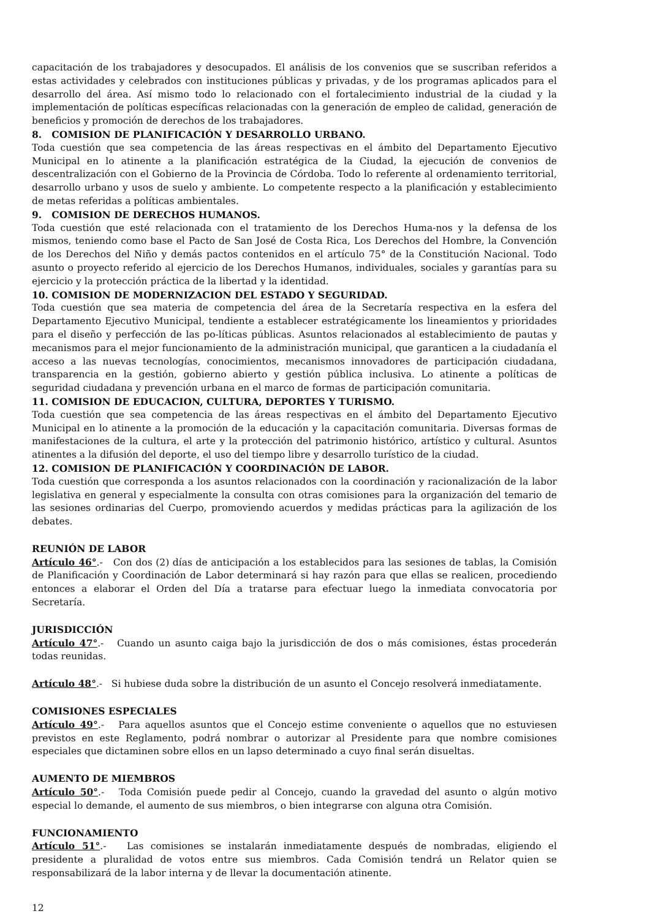capacitación de los trabajadores y desocupados. El análisis de los convenios que se suscriban referidos a estas actividades y celebrados con instituciones públicas y privadas, y de los programas aplicados para el desarrollo del área. Así mismo todo lo relacionado con el fortalecimiento industrial de la ciudad y la implementación de políticas específicas relacionadas con la generación de empleo de calidad, generación de beneficios y promoción de derechos de los trabajadores.
8. COMISION DE PLANIFICACIÓN Y DESARROLLO URBANO.
Toda cuestión que sea competencia de las áreas respectivas en el ámbito del Departamento Ejecutivo Municipal en lo atinente a la planificación estratégica de la Ciudad, la ejecución de convenios de descentralización con el Gobierno de la Provincia de Córdoba. Todo lo referente al ordenamiento territorial, desarrollo urbano y usos de suelo y ambiente. Lo competente respecto a la planificación y establecimiento de metas referidas a políticas ambientales.
9. COMISION DE DERECHOS HUMANOS.
Toda cuestión que esté relacionada con el tratamiento de los Derechos Huma-nos y la defensa de los mismos, teniendo como base el Pacto de San José de Costa Rica, Los Derechos del Hombre, la Convención de los Derechos del Niño y demás pactos contenidos en el artículo 75° de la Constitución Nacional. Todo asunto o proyecto referido al ejercicio de los Derechos Humanos, individuales, sociales y garantías para su ejercicio y la protección práctica de la libertad y la identidad.
10. COMISION DE MODERNIZACION DEL ESTADO Y SEGURIDAD.
Toda cuestión que sea materia de competencia del área de la Secretaría respectiva en la esfera del Departamento Ejecutivo Municipal, tendiente a establecer estratégicamente los lineamientos y prioridades para el diseño y perfección de las po-líticas públicas. Asuntos relacionados al establecimiento de pautas y mecanismos para el mejor funcionamiento de la administración municipal, que garanticen a la ciudadanía el acceso a las nuevas tecnologías, conocimientos, mecanismos innovadores de participación ciudadana, transparencia en la gestión, gobierno abierto y gestión pública inclusiva. Lo atinente a políticas de seguridad ciudadana y prevención urbana en el marco de formas de participación comunitaria.
11. COMISION DE EDUCACION, CULTURA, DEPORTES Y TURISMO.
Toda cuestión que sea competencia de las áreas respectivas en el ámbito del Departamento Ejecutivo Municipal en lo atinente a la promoción de la educación y la capacitación comunitaria. Diversas formas de manifestaciones de la cultura, el arte y la protección del patrimonio histórico, artístico y cultural. Asuntos atinentes a la difusión del deporte, el uso del tiempo libre y desarrollo turístico de la ciudad.
12. COMISION DE PLANIFICACIÓN Y COORDINACIÓN DE LABOR.
Toda cuestión que corresponda a los asuntos relacionados con la coordinación y racionalización de la labor legislativa en general y especialmente la consulta con otras comisiones para la organización del temario de las sesiones ordinarias del Cuerpo, promoviendo acuerdos y medidas prácticas para la agilización de los debates.
REUNIÓN DE LABOR
Artículo 46°.- Con dos (2) días de anticipación a los establecidos para las sesiones de tablas, la Comisión de Planificación y Coordinación de Labor determinará si hay razón para que ellas se realicen, procediendo entonces a elaborar el Orden del Día a tratarse para efectuar luego la inmediata convocatoria por Secretaría.
JURISDICCIÓN
Artículo 47°.- Cuando un asunto caiga bajo la jurisdicción de dos o más comisiones, éstas procederán todas reunidas.
Artículo 48°.- Si hubiese duda sobre la distribución de un asunto el Concejo resolverá inmediatamente.
COMISIONES ESPECIALES
Artículo 49°.- Para aquellos asuntos que el Concejo estime conveniente o aquellos que no estuviesen previstos en este Reglamento, podrá nombrar o autorizar al Presidente para que nombre comisiones especiales que dictaminen sobre ellos en un lapso determinado a cuyo final serán disueltas.
AUMENTO DE MIEMBROS
Artículo 50°.- Toda Comisión puede pedir al Concejo, cuando la gravedad del asunto o algún motivo especial lo demande, el aumento de sus miembros, o bien integrarse con alguna otra Comisión.
FUNCIONAMIENTO
Artículo 51°.- Las comisiones se instalarán inmediatamente después de nombradas, eligiendo el presidente a pluralidad de votos entre sus miembros. Cada Comisión tendrá un Relator quien se responsabilizará de la labor interna y de llevar la documentación atinente.
12